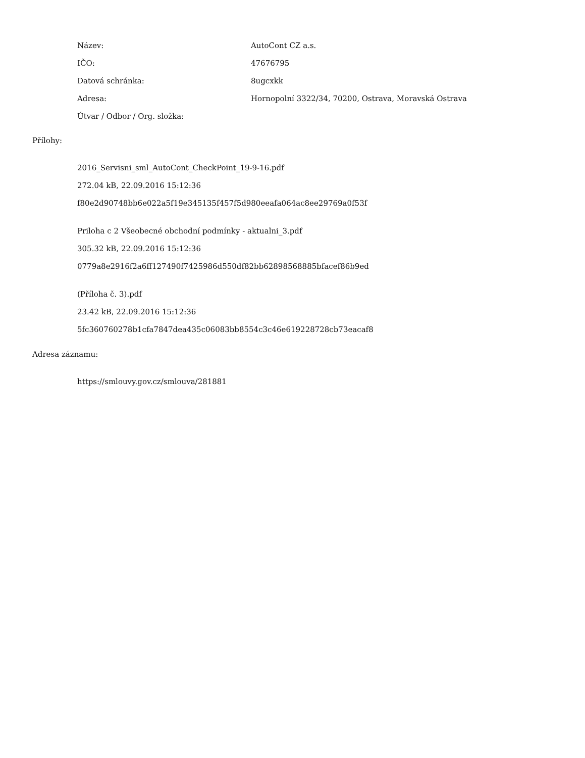Název: AutoCont CZ a.s.
IČO: 47676795
Datová schránka: 8ugcxkk
Adresa:
Hornopolní 3322/34, 70200, Ostrava, Moravská Ostrava
Útvar / Odbor / Org. složka:
Přílohy:
2016_Servisni_sml_AutoCont_CheckPoint_19-9-16.pdf
272.04 kB, 22.09.2016 15:12:36
f80e2d90748bb6e022a5f19e345135f457f5d980eeafa064ac8ee29769a0f53f
Priloha c 2 Všeobecné obchodní podmínky - aktualni_3.pdf
305.32 kB, 22.09.2016 15:12:36
0779a8e2916f2a6ff127490f7425986d550df82bb62898568885bfacef86b9ed
(Příloha č. 3).pdf
23.42 kB, 22.09.2016 15:12:36
5fc360760278b1cfa7847dea435c06083bb8554c3c46e619228728cb73eacaf8
Adresa záznamu:
https://smlouvy.gov.cz/smlouva/281881